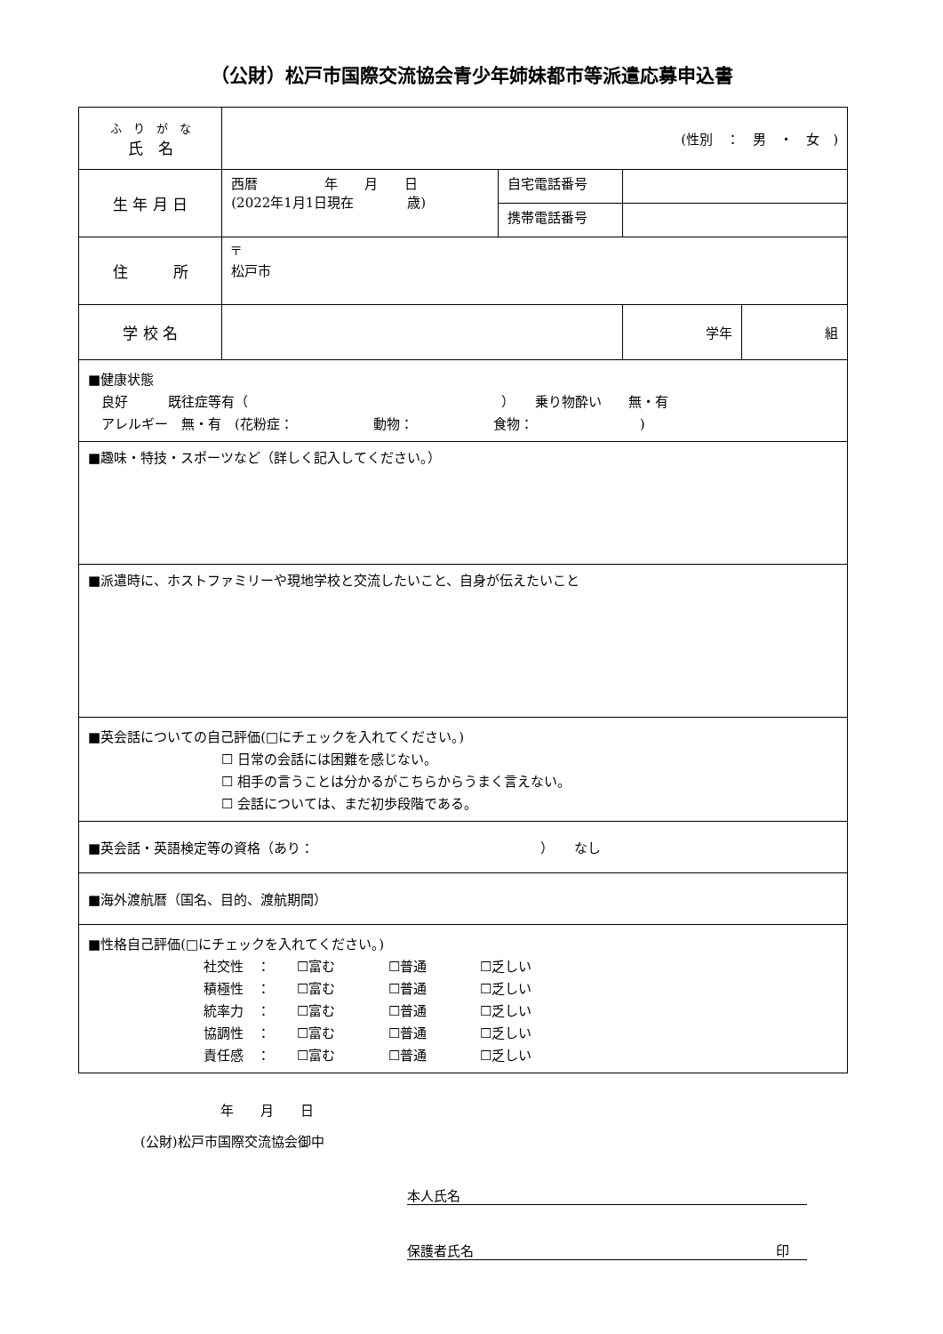（公財）松戸市国際交流協会青少年姉妹都市等派遣応募申込書
| ふ り が な 氏 名 | (性別 ： 男 ・ 女 ) | | | |
| 生 年 月 日 | 西暦 年 月 日 (2022年1月1日現在 歳) | 自宅電話番号 | | |
| | | 携帯電話番号 | | |
| 住 所 | 〒 松戸市 | | | |
| 学 校 名 | | | 学年 | 組 |
| ■健康状態 良好 既往症等有（ ） 乗り物酔い 無・有 アレルギー 無・有 (花粉症： 動物： 食物： ) | | | | |
| ■趣味・特技・スポーツなど（詳しく記入してください。） | | | | |
| ■派遣時に、ホストファミリーや現地学校と交流したいこと、自身が伝えたいこと | | | | |
| ■英会話についての自己評価(□にチェックを入れてください。) ☐ 日常の会話には困難を感じない。 ☐ 相手の言うことは分かるがこちらからうまく言えない。 ☐ 会話については、まだ初歩段階である。 | | | | |
| ■英会話・英語検定等の資格（あり： ） なし | | | | |
| ■海外渡航暦（国名、目的、渡航期間） | | | | |
| ■性格自己評価(□にチェックを入れてください。) 社交性 ： ☐富む ☐普通 ☐乏しい 積極性 ： ☐富む ☐普通 ☐乏しい 統率力 ： ☐富む ☐普通 ☐乏しい 協調性 ： ☐富む ☐普通 ☐乏しい 責任感 ： ☐富む ☐普通 ☐乏しい | | | | |
年　　月　　日
(公財)松戸市国際交流協会御中
本人氏名
保護者氏名 印